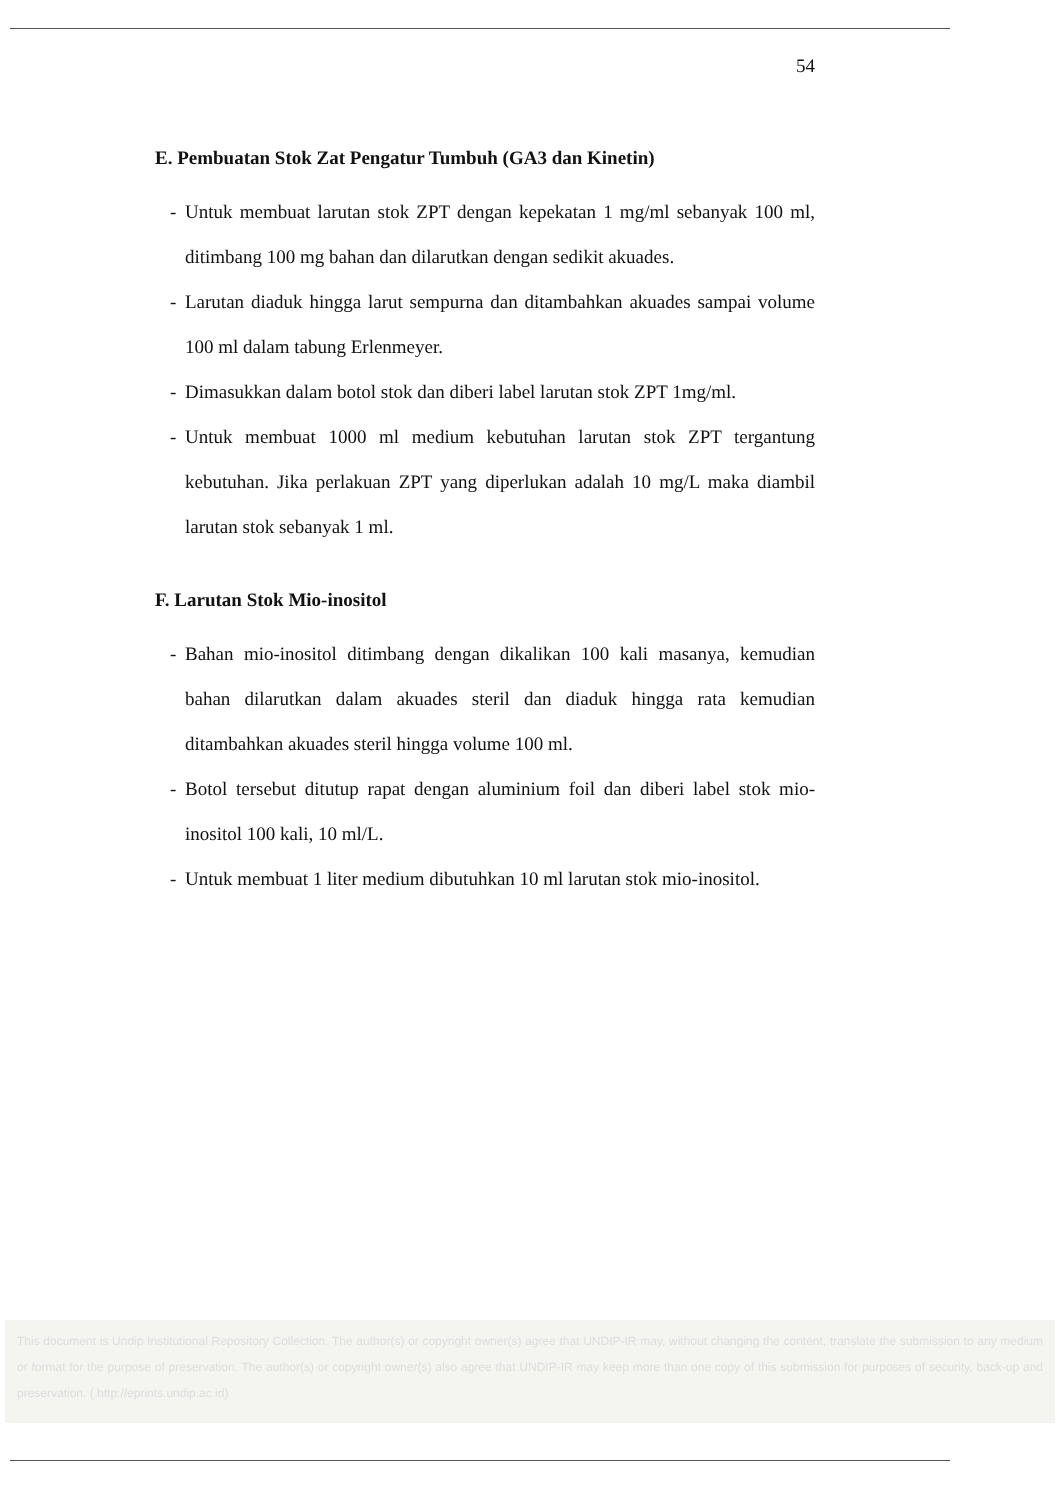54
E. Pembuatan Stok Zat Pengatur Tumbuh (GA3 dan Kinetin)
- Untuk membuat larutan stok ZPT dengan kepekatan 1 mg/ml sebanyak 100 ml, ditimbang 100 mg bahan dan dilarutkan dengan sedikit akuades.
- Larutan diaduk hingga larut sempurna dan ditambahkan akuades sampai volume 100 ml dalam tabung Erlenmeyer.
- Dimasukkan dalam botol stok dan diberi label larutan stok ZPT 1mg/ml.
- Untuk membuat 1000 ml medium kebutuhan larutan stok ZPT tergantung kebutuhan. Jika perlakuan ZPT yang diperlukan adalah 10 mg/L maka diambil larutan stok sebanyak 1 ml.
F. Larutan Stok Mio-inositol
- Bahan mio-inositol ditimbang dengan dikalikan 100 kali masanya, kemudian bahan dilarutkan dalam akuades steril dan diaduk hingga rata kemudian ditambahkan akuades steril hingga volume 100 ml.
- Botol tersebut ditutup rapat dengan aluminium foil dan diberi label stok mio-inositol 100 kali, 10 ml/L.
- Untuk membuat 1 liter medium dibutuhkan 10 ml larutan stok mio-inositol.
This document is Undip Institutional Repository Collection. The author(s) or copyright owner(s) agree that UNDIP-IR may, without changing the content, translate the submission to any medium or format for the purpose of preservation. The author(s) or copyright owner(s) also agree that UNDIP-IR may keep more than one copy of this submission for purposes of security, back-up and preservation. ( http://eprints.undip.ac.id)